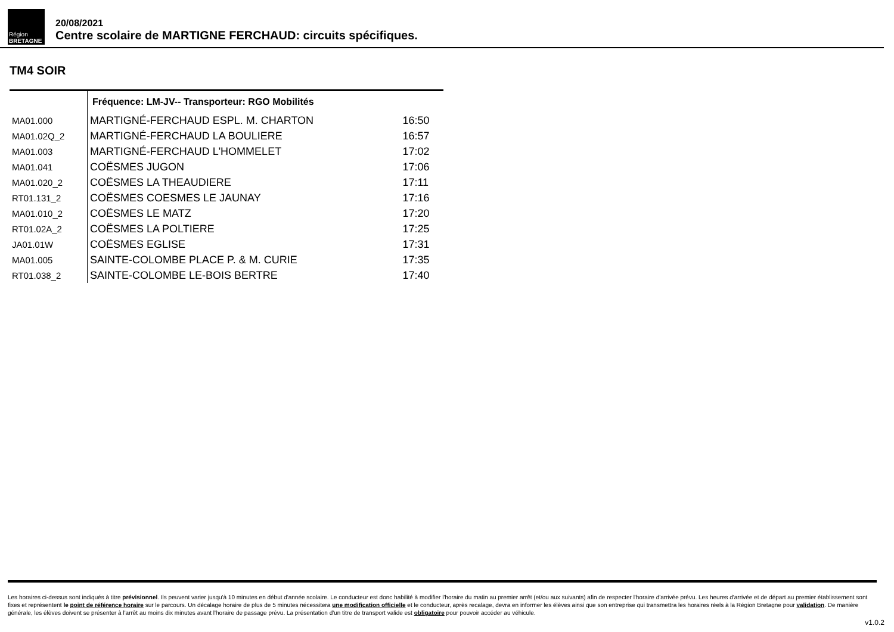Région
BRETAGNE
20/08/2021
Centre scolaire de MARTIGNE FERCHAUD: circuits spécifiques.
TM4 SOIR
| | Fréquence: LM-JV-- Transporteur: RGO Mobilités | |
| MA01.000 | MARTIGNÉ-FERCHAUD ESPL. M. CHARTON | 16:50 |
| MA01.02Q_2 | MARTIGNÉ-FERCHAUD LA BOULIERE | 16:57 |
| MA01.003 | MARTIGNÉ-FERCHAUD L'HOMMELET | 17:02 |
| MA01.041 | COËSMES JUGON | 17:06 |
| MA01.020_2 | COËSMES LA THEAUDIERE | 17:11 |
| RT01.131_2 | COËSMES COESMES LE JAUNAY | 17:16 |
| MA01.010_2 | COËSMES LE MATZ | 17:20 |
| RT01.02A_2 | COËSMES LA POLTIERE | 17:25 |
| JA01.01W | COËSMES EGLISE | 17:31 |
| MA01.005 | SAINTE-COLOMBE PLACE P. & M. CURIE | 17:35 |
| RT01.038_2 | SAINTE-COLOMBE LE-BOIS BERTRE | 17:40 |
Les horaires ci-dessus sont indiqués à titre prévisionnel. Ils peuvent varier jusqu'à 10 minutes en début d'année scolaire. Le conducteur est donc habilité à modifier l'horaire du matin au premier arrêt (et/ou aux suivants) afin de respecter l'horaire d'arrivée prévu. Les heures d'arrivée et de départ au premier établissement sont fixes et représentent le point de référence horaire sur le parcours. Un décalage horaire de plus de 5 minutes nécessitera une modification officielle et le conducteur, après recalage, devra en informer les élèves ainsi que son entreprise qui transmettra les horaires réels à la Région Bretagne pour validation. De manière générale, les élèves doivent se présenter à l'arrêt au moins dix minutes avant l'horaire de passage prévu. La présentation d'un titre de transport valide est obligatoire pour pouvoir accéder au véhicule.
v1.0.2